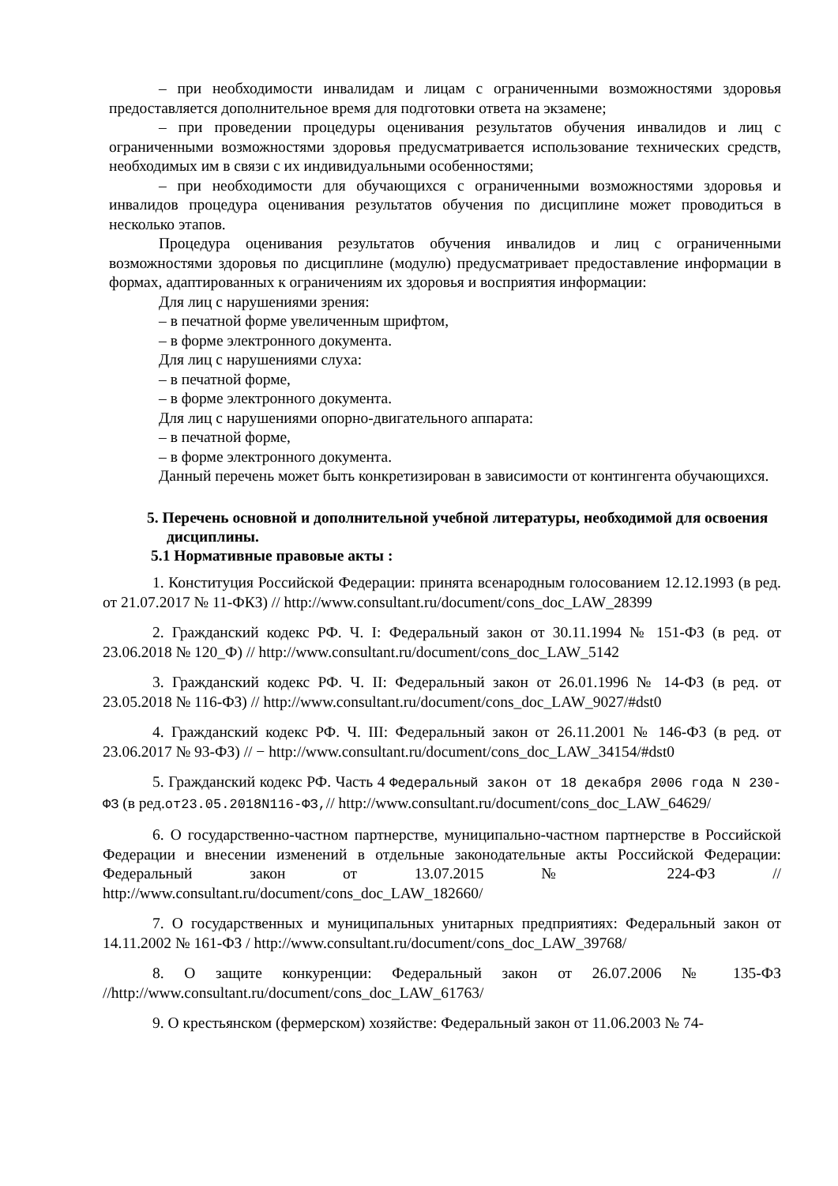– при необходимости инвалидам и лицам с ограниченными возможностями здоровья предоставляется дополнительное время для подготовки ответа на экзамене;
– при проведении процедуры оценивания результатов обучения инвалидов и лиц с ограниченными возможностями здоровья предусматривается использование технических средств, необходимых им в связи с их индивидуальными особенностями;
– при необходимости для обучающихся с ограниченными возможностями здоровья и инвалидов процедура оценивания результатов обучения по дисциплине может проводиться в несколько этапов.
Процедура оценивания результатов обучения инвалидов и лиц с ограниченными возможностями здоровья по дисциплине (модулю) предусматривает предоставление информации в формах, адаптированных к ограничениям их здоровья и восприятия информации:
Для лиц с нарушениями зрения:
– в печатной форме увеличенным шрифтом,
– в форме электронного документа.
Для лиц с нарушениями слуха:
– в печатной форме,
– в форме электронного документа.
Для лиц с нарушениями опорно-двигательного аппарата:
– в печатной форме,
– в форме электронного документа.
Данный перечень может быть конкретизирован в зависимости от контингента обучающихся.
5. Перечень основной и дополнительной учебной литературы, необходимой для освоения дисциплины.
5.1 Нормативные правовые акты :
1. Конституция Российской Федерации: принята всенародным голосованием 12.12.1993 (в ред. от 21.07.2017 № 11-ФКЗ) // http://www.consultant.ru/document/cons_doc_LAW_28399
2. Гражданский кодекс РФ. Ч. I: Федеральный закон от 30.11.1994 № 151-ФЗ (в ред. от 23.06.2018 № 120_Ф) // http://www.consultant.ru/document/cons_doc_LAW_5142
3. Гражданский кодекс РФ. Ч. II: Федеральный закон от 26.01.1996 № 14-ФЗ (в ред. от 23.05.2018 № 116-ФЗ) // http://www.consultant.ru/document/cons_doc_LAW_9027/#dst0
4. Гражданский кодекс РФ. Ч. III: Федеральный закон от 26.11.2001 № 146-ФЗ (в ред. от 23.06.2017 № 93-ФЗ) // − http://www.consultant.ru/document/cons_doc_LAW_34154/#dst0
5. Гражданский кодекс РФ. Часть 4 Федеральный закон от 18 декабря 2006 года N 230-ФЗ (в ред.от23.05.2018N116-ФЗ,// http://www.consultant.ru/document/cons_doc_LAW_64629/
6. О государственно-частном партнерстве, муниципально-частном партнерстве в Российской Федерации и внесении изменений в отдельные законодательные акты Российской Федерации: Федеральный закон от 13.07.2015 № 224-ФЗ // http://www.consultant.ru/document/cons_doc_LAW_182660/
7. О государственных и муниципальных унитарных предприятиях: Федеральный закон от 14.11.2002 № 161-ФЗ / http://www.consultant.ru/document/cons_doc_LAW_39768/
8. О защите конкуренции: Федеральный закон от 26.07.2006 № 135-ФЗ //http://www.consultant.ru/document/cons_doc_LAW_61763/
9. О крестьянском (фермерском) хозяйстве: Федеральный закон от 11.06.2003 № 74-